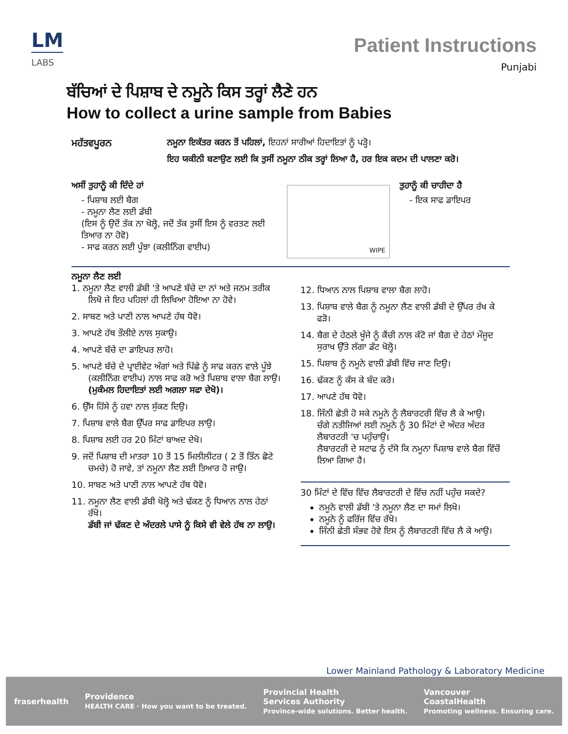LM
LABS
Patient Instructions
Punjabi
ਬੱਚਿਆਂ ਦੇ ਪਿਸ਼ਾਬ ਦੇ ਨਮੂਨੇ ਕਿਸ ਤਰ੍ਹਾਂ ਲੈਣੇ ਹਨ
How to collect a urine sample from Babies
ਮਹੱਤਵਪੂਰਨ ਨਮੂਨਾ ਇਕੱਤਰ ਕਰਨ ਤੋਂ ਪਹਿਲਾਂ, ਇਹਨਾਂ ਸਾਰੀਆਂ ਹਿਦਾਇਤਾਂ ਨੂੰ ਪੜ੍ਹੋ।
ਇਹ ਯਕੀਨੀ ਬਣਾਉਣ ਲਈ ਕਿ ਤੁਸੀਂ ਨਮੂਨਾ ਠੀਕ ਤਰ੍ਹਾਂ ਲਿਆ ਹੈ, ਹਰ ਇਕ ਕਦਮ ਦੀ ਪਾਲਣਾ ਕਰੋ।
ਅਸੀਂ ਤੁਹਾਨੂੰ ਕੀ ਦਿੰਦੇ ਹਾਂ
- ਪਿਸ਼ਾਬ ਲਈ ਬੈਗ
- ਨਮੂਨਾ ਲੈਣ ਲਈ ਡੱਬੀ
(ਇਸ ਨੂੰ ਉਦੋਂ ਤੱਕ ਨਾ ਖੋਲ੍ਹੋ, ਜਦੋਂ ਤੱਕ ਤੁਸੀਂ ਇਸ ਨੂੰ ਵਰਤਣ ਲਈ ਤਿਆਰ ਨਾ ਹੋਵੋ)
- ਸਾਫ ਕਰਨ ਲਈ ਪੂੰਝਾ (ਕਲੀਨਿੰਗ ਵਾਈਪ)
WIPE
ਤੁਹਾਨੂੰ ਕੀ ਚਾਹੀਦਾ ਹੈ
- ਇਕ ਸਾਫ ਡਾਇਪਰ
ਨਮੂਨਾ ਲੈਣ ਲਈ
1. ਨਮੂਨਾ ਲੈਣ ਵਾਲੀ ਡੱਬੀ 'ਤੇ ਆਪਣੇ ਬੱਚੇ ਦਾ ਨਾਂ ਅਤੇ ਜਨਮ ਤਰੀਕ ਲਿਖੋ ਜੇ ਇਹ ਪਹਿਲਾਂ ਹੀ ਲਿਖਿਆ ਹੋਇਆ ਨਾ ਹੋਵੇ।
2. ਸਾਬਣ ਅਤੇ ਪਾਣੀ ਨਾਲ ਆਪਣੇ ਹੱਥ ਧੋਵੋ।
3. ਆਪਣੇ ਹੱਥ ਤੌਲੀਏ ਨਾਲ ਸੁਕਾਉ।
4. ਆਪਣੇ ਬੱਚੇ ਦਾ ਡਾਇਪਰ ਲਾਹੋ।
5. ਆਪਣੇ ਬੱਚੇ ਦੇ ਪ੍ਰਾਈਵੇਟ ਅੰਗਾਂ ਅਤੇ ਪਿੱਛੇ ਨੂੰ ਸਾਫ ਕਰਨ ਵਾਲੇ ਪੂੰਝੇ (ਕਲੀਨਿੰਗ ਵਾਈਪ) ਨਾਲ ਸਾਫ ਕਰੋ ਅਤੇ ਪਿਸ਼ਾਬ ਵਾਲਾ ਬੈਗ ਲਾਉ। (ਮੁਕੰਮਲ ਹਿਦਾਇਤਾਂ ਲਈ ਅਗਲਾ ਸਫਾ ਦੇਖੋ)।
6. ਉੱਸ ਹਿੱਸੇ ਨੂੰ ਹਵਾ ਨਾਲ ਸੁੱਕਣ ਦਿਉ।
7. ਪਿਸ਼ਾਬ ਵਾਲੇ ਬੈਗ ਉੱਪਰ ਸਾਫ ਡਾਇਪਰ ਲਾਉ।
8. ਪਿਸ਼ਾਬ ਲਈ ਹਰ 20 ਮਿੰਟਾਂ ਬਾਅਦ ਦੇਖੋ।
9. ਜਦੋਂ ਪਿਸ਼ਾਬ ਦੀ ਮਾਤਰਾ 10 ਤੋਂ 15 ਮਿਲੀਲੀਟਰ ( 2 ਤੋਂ ਤਿੰਨ ਛੋਟੇ ਚਮਚੇ) ਹੋ ਜਾਵੇ, ਤਾਂ ਨਮੂਨਾ ਲੈਣ ਲਈ ਤਿਆਰ ਹੋ ਜਾਉ।
10. ਸਾਬਣ ਅਤੇ ਪਾਣੀ ਨਾਲ ਆਪਣੇ ਹੱਥ ਧੋਵੋ।
11. ਨਮੂਨਾ ਲੈਣ ਵਾਲੀ ਡੱਬੀ ਖੋਲ੍ਹੋ ਅਤੇ ਢੱਕਣ ਨੂੰ ਧਿਆਨ ਨਾਲ ਹੇਠਾਂ ਰੱਖੋ।
ਡੱਬੀ ਜਾਂ ਢੱਕਣ ਦੇ ਅੰਦਰਲੇ ਪਾਸੇ ਨੂੰ ਕਿਸੇ ਵੀ ਵੇਲੇ ਹੱਥ ਨਾ ਲਾਉ।
12. ਧਿਆਨ ਨਾਲ ਪਿਸ਼ਾਬ ਵਾਲਾ ਬੈਗ ਲਾਹੋ।
13. ਪਿਸ਼ਾਬ ਵਾਲੇ ਬੈਗ ਨੂੰ ਨਮੂਨਾ ਲੈਣ ਵਾਲੀ ਡੱਬੀ ਦੇ ਉੱਪਰ ਰੱਖ ਕੇ ਫੜੋ।
14. ਬੈਗ ਦੇ ਹੇਠਲੇ ਖੂੰਜੇ ਨੂੰ ਕੈਂਚੀ ਨਾਲ ਕੱਟੋ ਜਾਂ ਬੈਗ ਦੇ ਹੇਠਾਂ ਮੌਜੂਦ ਸੁਰਾਖ ਉੱਤੇ ਲੱਗਾ ਡੱਟ ਖੋਲ੍ਹੋ।
15. ਪਿਸ਼ਾਬ ਨੂੰ ਨਮੂਨੇ ਵਾਲੀ ਡੱਬੀ ਵਿੱਚ ਜਾਣ ਦਿਉ।
16. ਢੱਕਣ ਨੂੰ ਕੱਸ ਕੇ ਬੰਦ ਕਰੋ।
17. ਆਪਣੇ ਹੱਥ ਧੋਵੋ।
18. ਜਿੰਨੀ ਛੇਤੀ ਹੋ ਸਕੇ ਨਮੂਨੇ ਨੂੰ ਲੈਬਾਰਟਰੀ ਵਿੱਚ ਲੈ ਕੇ ਆਉ।
ਚੰਗੇ ਨਤੀਜਿਆਂ ਲਈ ਨਮੂਨੇ ਨੂੰ 30 ਮਿੰਟਾਂ ਦੇ ਅੰਦਰ ਅੰਦਰ ਲੈਬਾਰਟਰੀ 'ਚ ਪਹੁੰਚਾਉ।
ਲੈਬਾਰਟਰੀ ਦੇ ਸਟਾਫ ਨੂੰ ਦੱਸੋ ਕਿ ਨਮੂਨਾ ਪਿਸ਼ਾਬ ਵਾਲੇ ਬੈਗ ਵਿੱਚੋਂ ਲਿਆ ਗਿਆ ਹੈ।
30 ਮਿੰਟਾਂ ਦੇ ਵਿੱਚ ਵਿੱਚ ਲੈਬਾਰਟਰੀ ਦੇ ਵਿੱਚ ਨਹੀਂ ਪਹੁੰਚ ਸਕਦੇ?
ਨਮੂਨੇ ਵਾਲੀ ਡੱਬੀ 'ਤੇ ਨਮੂਨਾ ਲੈਣ ਦਾ ਸਮਾਂ ਲਿਖੋ।
ਨਮੂਨੇ ਨੂੰ ਫਰਿੱਜ ਵਿੱਚ ਰੱਖੋ।
ਜਿੰਨੀ ਛੇਤੀ ਸੰਭਵ ਹੋਵੇ ਇਸ ਨੂੰ ਲੈਬਾਰਟਰੀ ਵਿੱਚ ਲੈ ਕੇ ਆਉ।
Lower Mainland Pathology & Laboratory Medicine
fraserhealth
Providence
HEALTH CARE · How you want to be treated.
Provincial Health
Services Authority
Province-wide solutions. Better health.
Vancouver
CoastalHealth
Promoting wellness. Ensuring care.